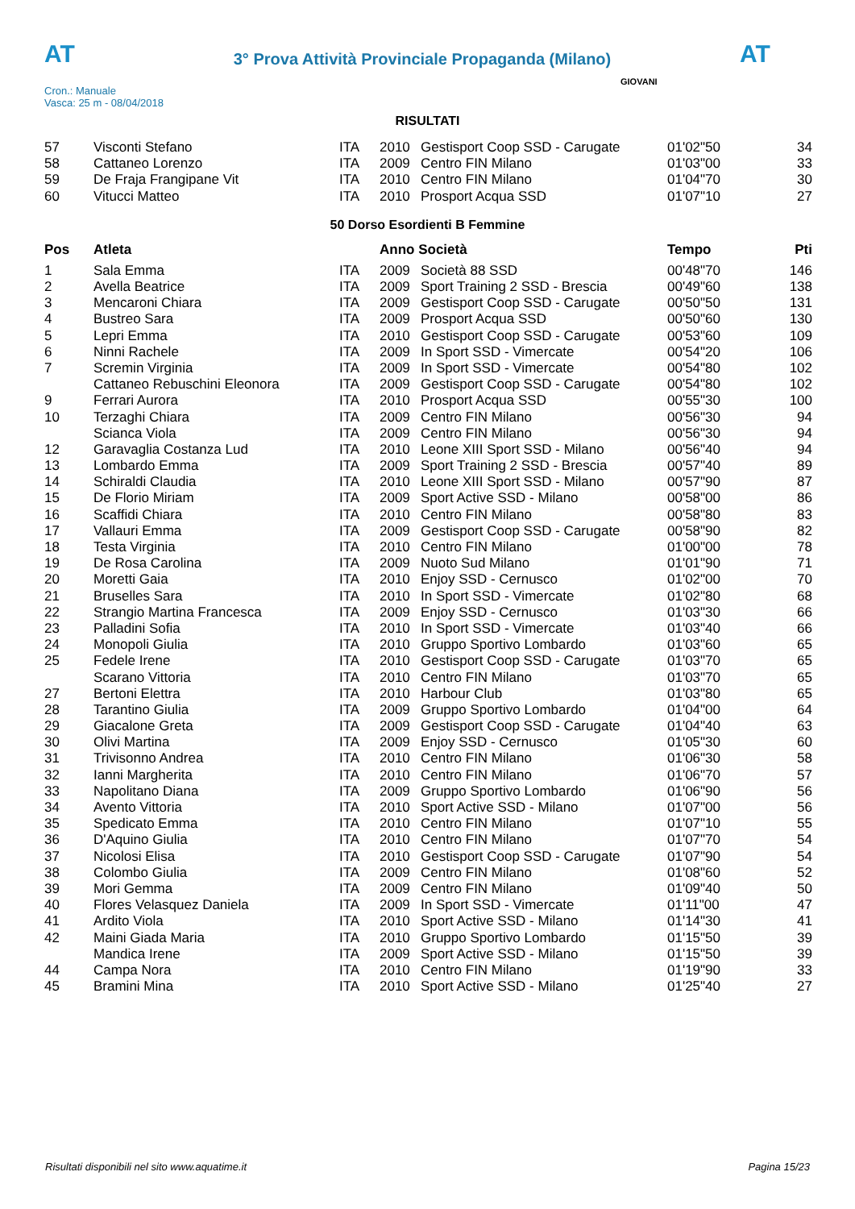AT
3° Prova Attività Provinciale Propaganda (Milano)
AT
Cron.: Manuale
Vasca: 25 m - 08/04/2018
GIOVANI
RISULTATI
| 57 | Visconti Stefano | ITA | 2010 | Gestisport Coop SSD - Carugate | 01'02"50 | 34 |
| 58 | Cattaneo Lorenzo | ITA | 2009 | Centro FIN Milano | 01'03"00 | 33 |
| 59 | De Fraja Frangipane Vit | ITA | 2010 | Centro FIN Milano | 01'04"70 | 30 |
| 60 | Vitucci Matteo | ITA | 2010 | Prosport Acqua SSD | 01'07"10 | 27 |
50 Dorso Esordienti B Femmine
| Pos | Atleta | | Anno Società | | Tempo | Pti |
| --- | --- | --- | --- | --- | --- | --- |
| 1 | Sala Emma | ITA | 2009 | Società 88 SSD | 00'48"70 | 146 |
| 2 | Avella Beatrice | ITA | 2009 | Sport Training 2 SSD - Brescia | 00'49"60 | 138 |
| 3 | Mencaroni Chiara | ITA | 2009 | Gestisport Coop SSD - Carugate | 00'50"50 | 131 |
| 4 | Bustreo Sara | ITA | 2009 | Prosport Acqua SSD | 00'50"60 | 130 |
| 5 | Lepri Emma | ITA | 2010 | Gestisport Coop SSD - Carugate | 00'53"60 | 109 |
| 6 | Ninni Rachele | ITA | 2009 | In Sport SSD - Vimercate | 00'54"20 | 106 |
| 7 | Scremin Virginia | ITA | 2009 | In Sport SSD - Vimercate | 00'54"80 | 102 |
| | Cattaneo Rebuschini Eleonora | ITA | 2009 | Gestisport Coop SSD - Carugate | 00'54"80 | 102 |
| 9 | Ferrari Aurora | ITA | 2010 | Prosport Acqua SSD | 00'55"30 | 100 |
| 10 | Terzaghi Chiara | ITA | 2009 | Centro FIN Milano | 00'56"30 | 94 |
| | Scianca Viola | ITA | 2009 | Centro FIN Milano | 00'56"30 | 94 |
| 12 | Garavaglia Costanza Lud | ITA | 2010 | Leone XIII Sport SSD - Milano | 00'56"40 | 94 |
| 13 | Lombardo Emma | ITA | 2009 | Sport Training 2 SSD - Brescia | 00'57"40 | 89 |
| 14 | Schiraldi Claudia | ITA | 2010 | Leone XIII Sport SSD - Milano | 00'57"90 | 87 |
| 15 | De Florio Miriam | ITA | 2009 | Sport Active SSD - Milano | 00'58"00 | 86 |
| 16 | Scaffidi Chiara | ITA | 2010 | Centro FIN Milano | 00'58"80 | 83 |
| 17 | Vallauri Emma | ITA | 2009 | Gestisport Coop SSD - Carugate | 00'58"90 | 82 |
| 18 | Testa Virginia | ITA | 2010 | Centro FIN Milano | 01'00"00 | 78 |
| 19 | De Rosa Carolina | ITA | 2009 | Nuoto Sud Milano | 01'01"90 | 71 |
| 20 | Moretti Gaia | ITA | 2010 | Enjoy SSD - Cernusco | 01'02"00 | 70 |
| 21 | Bruselles Sara | ITA | 2010 | In Sport SSD - Vimercate | 01'02"80 | 68 |
| 22 | Strangio Martina Francesca | ITA | 2009 | Enjoy SSD - Cernusco | 01'03"30 | 66 |
| 23 | Palladini Sofia | ITA | 2010 | In Sport SSD - Vimercate | 01'03"40 | 66 |
| 24 | Monopoli Giulia | ITA | 2010 | Gruppo Sportivo Lombardo | 01'03"60 | 65 |
| 25 | Fedele Irene | ITA | 2010 | Gestisport Coop SSD - Carugate | 01'03"70 | 65 |
| | Scarano Vittoria | ITA | 2010 | Centro FIN Milano | 01'03"70 | 65 |
| 27 | Bertoni Elettra | ITA | 2010 | Harbour Club | 01'03"80 | 65 |
| 28 | Tarantino Giulia | ITA | 2009 | Gruppo Sportivo Lombardo | 01'04"00 | 64 |
| 29 | Giacalone Greta | ITA | 2009 | Gestisport Coop SSD - Carugate | 01'04"40 | 63 |
| 30 | Olivi Martina | ITA | 2009 | Enjoy SSD - Cernusco | 01'05"30 | 60 |
| 31 | Trivisonno Andrea | ITA | 2010 | Centro FIN Milano | 01'06"30 | 58 |
| 32 | Ianni Margherita | ITA | 2010 | Centro FIN Milano | 01'06"70 | 57 |
| 33 | Napolitano Diana | ITA | 2009 | Gruppo Sportivo Lombardo | 01'06"90 | 56 |
| 34 | Avento Vittoria | ITA | 2010 | Sport Active SSD - Milano | 01'07"00 | 56 |
| 35 | Spedicato Emma | ITA | 2010 | Centro FIN Milano | 01'07"10 | 55 |
| 36 | D'Aquino Giulia | ITA | 2010 | Centro FIN Milano | 01'07"70 | 54 |
| 37 | Nicolosi Elisa | ITA | 2010 | Gestisport Coop SSD - Carugate | 01'07"90 | 54 |
| 38 | Colombo Giulia | ITA | 2009 | Centro FIN Milano | 01'08"60 | 52 |
| 39 | Mori Gemma | ITA | 2009 | Centro FIN Milano | 01'09"40 | 50 |
| 40 | Flores Velasquez Daniela | ITA | 2009 | In Sport SSD - Vimercate | 01'11"00 | 47 |
| 41 | Ardito Viola | ITA | 2010 | Sport Active SSD - Milano | 01'14"30 | 41 |
| 42 | Maini Giada Maria | ITA | 2010 | Gruppo Sportivo Lombardo | 01'15"50 | 39 |
| | Mandica Irene | ITA | 2009 | Sport Active SSD - Milano | 01'15"50 | 39 |
| 44 | Campa Nora | ITA | 2010 | Centro FIN Milano | 01'19"90 | 33 |
| 45 | Bramini Mina | ITA | 2010 | Sport Active SSD - Milano | 01'25"40 | 27 |
Risultati disponibili nel sito www.aquatime.it Pagina 15/23